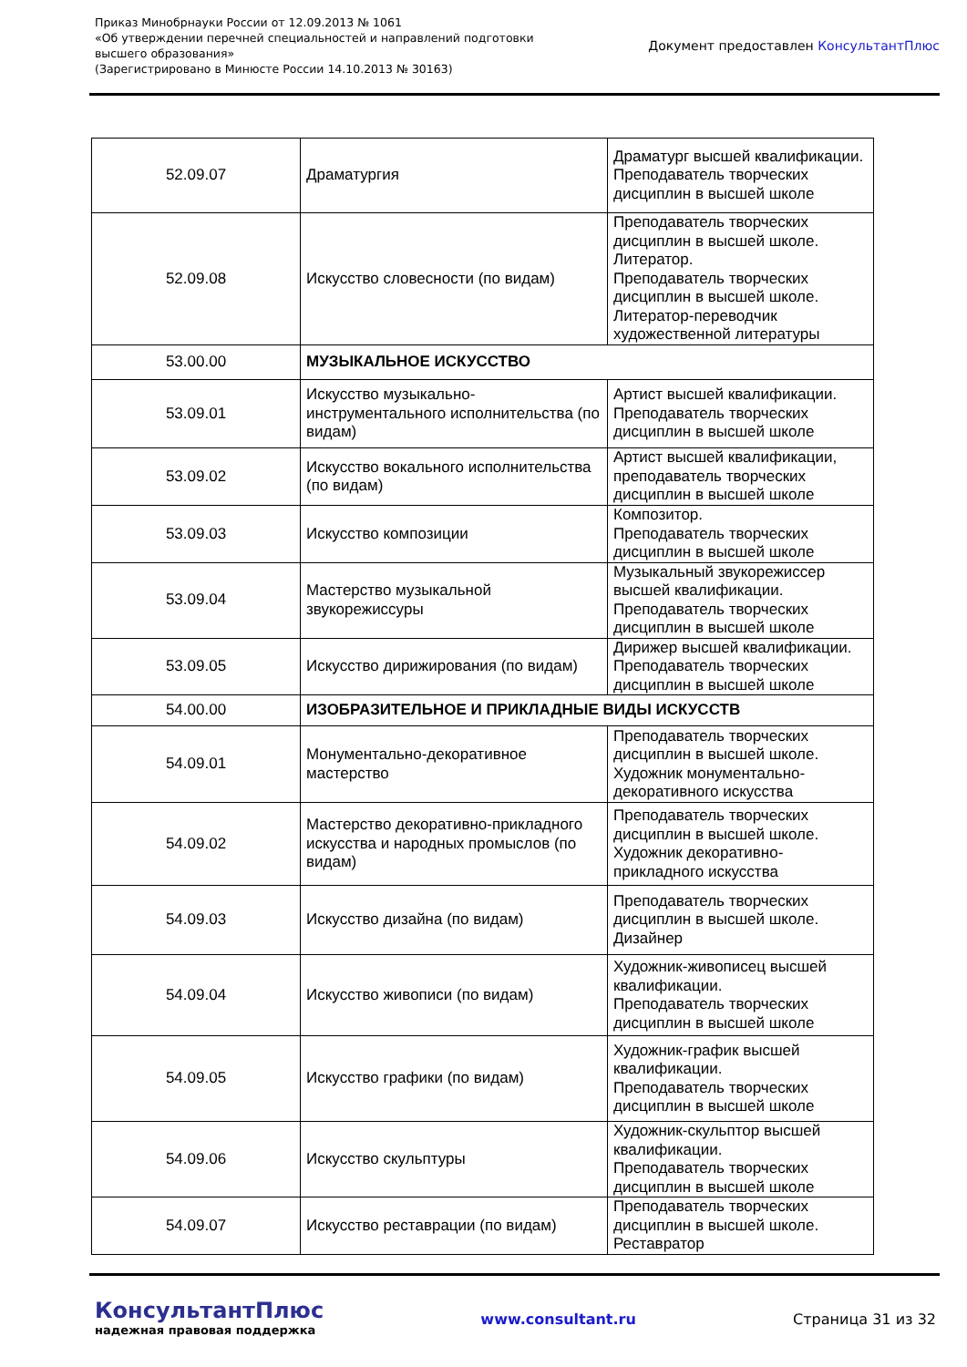Приказ Минобрнауки России от 12.09.2013 № 1061
«Об утверждении перечней специальностей и направлений подготовки
высшего образования»
(Зарегистрировано в Минюсте России 14.10.2013 № 30163)
Документ предоставлен КонсультантПлюс
| 52.09.07 | Драматургия | Драматург высшей квалификации. Преподаватель творческих дисциплин в высшей школе |
| 52.09.08 | Искусство словесности (по видам) | Преподаватель творческих дисциплин в высшей школе. Литератор. Преподаватель творческих дисциплин в высшей школе. Литератор-переводчик художественной литературы |
| 53.00.00 | МУЗЫКАЛЬНОЕ ИСКУССТВО | |
| 53.09.01 | Искусство музыкально-инструментального исполнительства (по видам) | Артист высшей квалификации. Преподаватель творческих дисциплин в высшей школе |
| 53.09.02 | Искусство вокального исполнительства (по видам) | Артист высшей квалификации, преподаватель творческих дисциплин в высшей школе |
| 53.09.03 | Искусство композиции | Композитор. Преподаватель творческих дисциплин в высшей школе |
| 53.09.04 | Мастерство музыкальной звукорежиссуры | Музыкальный звукорежиссер высшей квалификации. Преподаватель творческих дисциплин в высшей школе |
| 53.09.05 | Искусство дирижирования (по видам) | Дирижер высшей квалификации. Преподаватель творческих дисциплин в высшей школе |
| 54.00.00 | ИЗОБРАЗИТЕЛЬНОЕ И ПРИКЛАДНЫЕ ВИДЫ ИСКУССТВ | |
| 54.09.01 | Монументально-декоративное мастерство | Преподаватель творческих дисциплин в высшей школе. Художник монументально-декоративного искусства |
| 54.09.02 | Мастерство декоративно-прикладного искусства и народных промыслов (по видам) | Преподаватель творческих дисциплин в высшей школе. Художник декоративно-прикладного искусства |
| 54.09.03 | Искусство дизайна (по видам) | Преподаватель творческих дисциплин в высшей школе. Дизайнер |
| 54.09.04 | Искусство живописи (по видам) | Художник-живописец высшей квалификации. Преподаватель творческих дисциплин в высшей школе |
| 54.09.05 | Искусство графики (по видам) | Художник-график высшей квалификации. Преподаватель творческих дисциплин в высшей школе |
| 54.09.06 | Искусство скульптуры | Художник-скульптор высшей квалификации. Преподаватель творческих дисциплин в высшей школе |
| 54.09.07 | Искусство реставрации (по видам) | Преподаватель творческих дисциплин в высшей школе. Реставратор |
КонсультантПлюс
надежная правовая поддержка
www.consultant.ru Страница 31 из 32